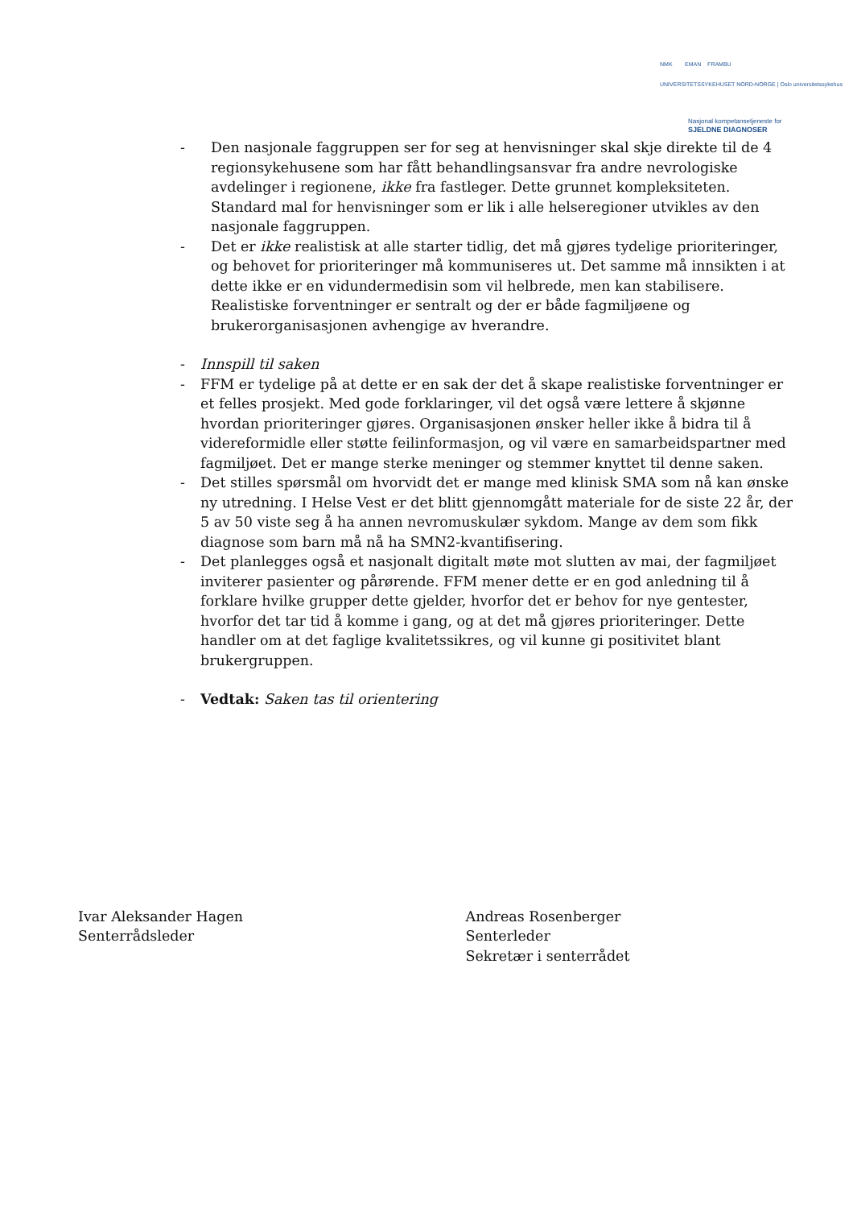NMK EMAN FRAMBU
UNIVERSITETSSYKEHUSET NORD-NORGE | Oslo universitetssykehus
Nasjonal kompetansetjeneste for
SJELDNE DIAGNOSER
- Den nasjonale faggruppen ser for seg at henvisninger skal skje direkte til de 4 regionsykehusene som har fått behandlingsansvar fra andre nevrologiske avdelinger i regionene, ikke fra fastleger. Dette grunnet kompleksiteten. Standard mal for henvisninger som er lik i alle helseregioner utvikles av den nasjonale faggruppen.
- Det er ikke realistisk at alle starter tidlig, det må gjøres tydelige prioriteringer, og behovet for prioriteringer må kommuniseres ut. Det samme må innsikten i at dette ikke er en vidundermedisin som vil helbrede, men kan stabilisere. Realistiske forventninger er sentralt og der er både fagmiljøene og brukerorganisasjonen avhengige av hverandre.
- Innspill til saken
- FFM er tydelige på at dette er en sak der det å skape realistiske forventninger er et felles prosjekt. Med gode forklaringer, vil det også være lettere å skjønne hvordan prioriteringer gjøres. Organisasjonen ønsker heller ikke å bidra til å videreformidle eller støtte feilinformasjon, og vil være en samarbeidspartner med fagmiljøet. Det er mange sterke meninger og stemmer knyttet til denne saken.
- Det stilles spørsmål om hvorvidt det er mange med klinisk SMA som nå kan ønske ny utredning. I Helse Vest er det blitt gjennomgått materiale for de siste 22 år, der 5 av 50 viste seg å ha annen nevromuskulær sykdom. Mange av dem som fikk diagnose som barn må nå ha SMN2-kvantifisering.
- Det planlegges også et nasjonalt digitalt møte mot slutten av mai, der fagmiljøet inviterer pasienter og pårørende. FFM mener dette er en god anledning til å forklare hvilke grupper dette gjelder, hvorfor det er behov for nye gentester, hvorfor det tar tid å komme i gang, og at det må gjøres prioriteringer. Dette handler om at det faglige kvalitetssikres, og vil kunne gi positivitet blant brukergruppen.
- Vedtak: Saken tas til orientering
Ivar Aleksander Hagen
Senterrådsleder
Andreas Rosenberger
Senterleder
Sekretær i senterrådet